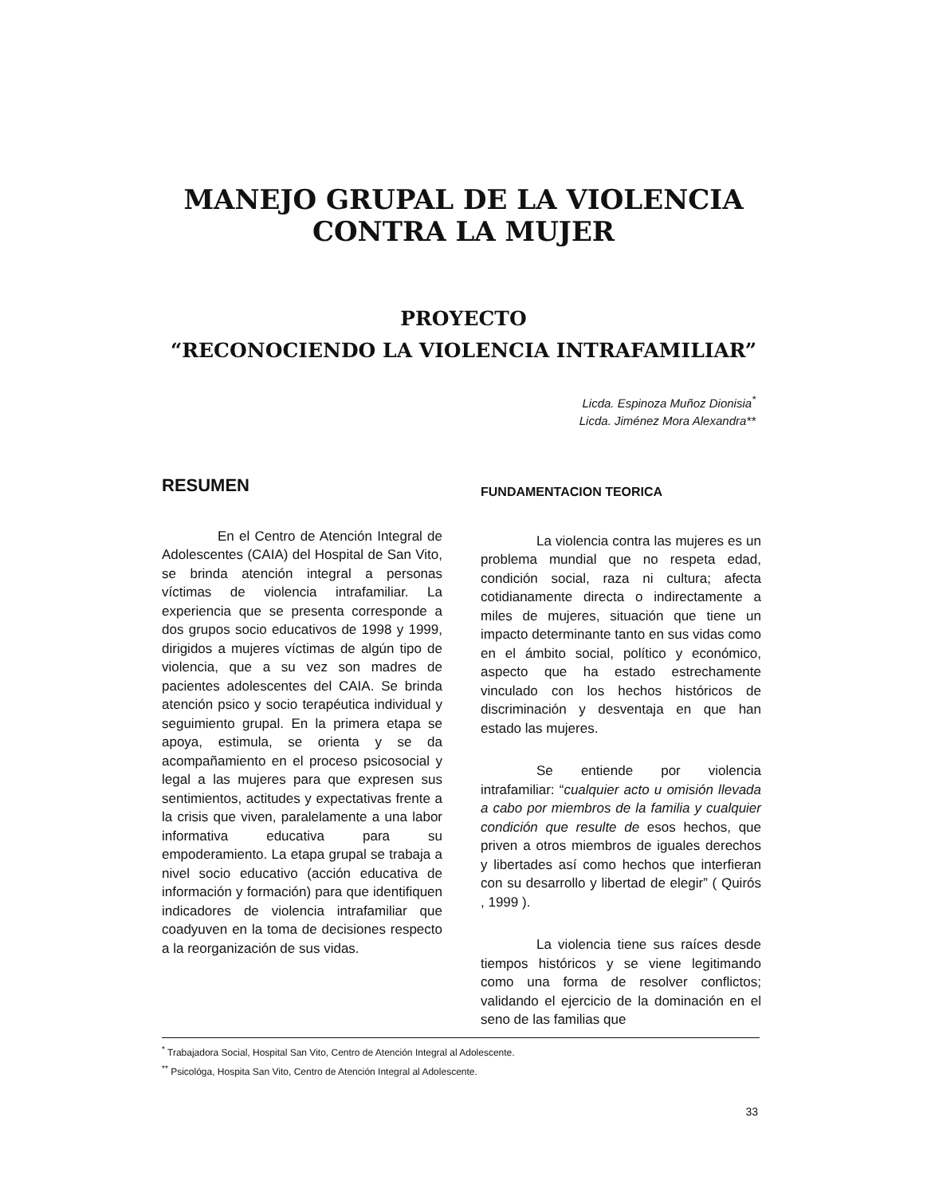MANEJO GRUPAL DE LA VIOLENCIA
CONTRA LA MUJER
PROYECTO
“RECONOCIENDO LA VIOLENCIA INTRAFAMILIAR”
Licda. Espinoza Muñoz Dionisia<sup>*</sup>
Licda. Jiménez Mora Alexandra**
RESUMEN
En el Centro de Atención Integral de Adolescentes (CAIA) del Hospital de San Vito, se brinda atención integral a personas víctimas de violencia intrafamiliar. La experiencia que se presenta corresponde a dos grupos socio educativos de 1998 y 1999, dirigidos a mujeres víctimas de algún tipo de violencia, que a su vez son madres de pacientes adolescentes del CAIA. Se brinda atención psico y socio terapéutica individual y seguimiento grupal. En la primera etapa se apoya, estimula, se orienta y se da acompañamiento en el proceso psicosocial y legal a las mujeres para que expresen sus sentimientos, actitudes y expectativas frente a la crisis que viven, paralelamente a una labor informativa educativa para su empoderamiento. La etapa grupal se trabaja a nivel socio educativo (acción educativa de información y formación) para que identifiquen indicadores de violencia intrafamiliar que coadyuven en la toma de decisiones respecto a la reorganización de sus vidas.
FUNDAMENTACION TEORICA
La violencia contra las mujeres es un problema mundial que no respeta edad, condición social, raza ni cultura; afecta cotidianamente directa o indirectamente a miles de mujeres, situación que tiene un impacto determinante tanto en sus vidas como en el ámbito social, político y económico, aspecto que ha estado estrechamente vinculado con los hechos históricos de discriminación y desventaja en que han estado las mujeres.
Se entiende por violencia intrafamiliar: “cualquier acto u omisión llevada a cabo por miembros de la familia y cualquier condición que resulte de esos hechos, que priven a otros miembros de iguales derechos y libertades así como hechos que interfieran con su desarrollo y libertad de elegir” ( Quirós , 1999 ).
La violencia tiene sus raíces desde tiempos históricos y se viene legitimando como una forma de resolver conflictos; validando el ejercicio de la dominación en el seno de las familias que
<sup>*</sup> Trabajadora Social, Hospital San Vito, Centro de Atención Integral al Adolescente.
<sup>**</sup> Psicológa, Hospita San Vito, Centro de Atención Integral al Adolescente.
33